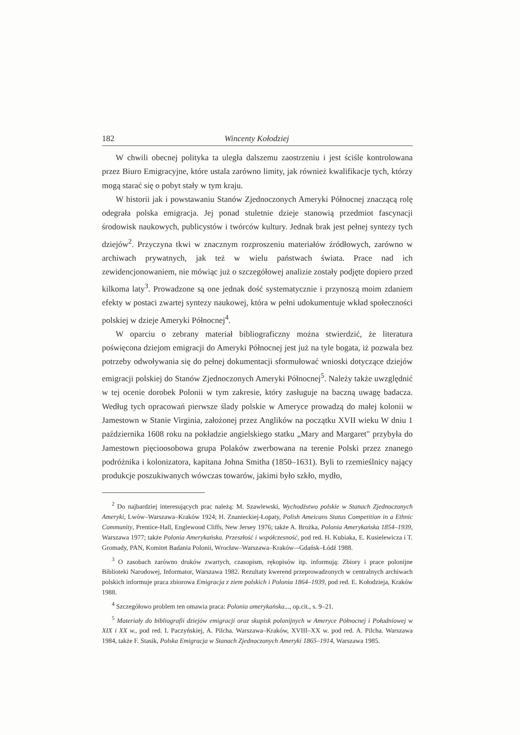182 Wincenty Kołodziej
W chwili obecnej polityka ta uległa dalszemu zaostrzeniu i jest ściśle kontrolowana przez Biuro Emigracyjne, które ustala zarówno limity, jak również kwalifikacje tych, którzy mogą starać się o pobyt stały w tym kraju.
W historii jak i powstawaniu Stanów Zjednoczonych Ameryki Północnej znaczącą rolę odegrała polska emigracja. Jej ponad stuletnie dzieje stanowią przedmiot fascynacji środowisk naukowych, publicystów i twórców kultury. Jednak brak jest pełnej syntezy tych dziejów<sup>2</sup>. Przyczyna tkwi w znacznym rozproszeniu materiałów źródłowych, zarówno w archiwach prywatnych, jak też w wielu państwach świata. Prace nad ich zewidencjonowaniem, nie mówiąc już o szczegółowej analizie zostały podjęte dopiero przed kilkoma laty<sup>3</sup>. Prowadzone są one jednak dość systematycznie i przynoszą moim zdaniem efekty w postaci zwartej syntezy naukowej, która w pełni udokumentuje wkład społeczności polskiej w dzieje Ameryki Północnej<sup>4</sup>.
W oparciu o zebrany materiał bibliograficzny można stwierdzić, że literatura poświęcona dziejom emigracji do Ameryki Północnej jest już na tyle bogata, iż pozwala bez potrzeby odwoływania się do pełnej dokumentacji sformułować wnioski dotyczące dziejów emigracji polskiej do Stanów Zjednoczonych Ameryki Północnej<sup>5</sup>. Należy także uwzględnić w tej ocenie dorobek Polonii w tym zakresie, który zasługuje na baczną uwagę badacza. Według tych opracowań pierwsze ślady polskie w Ameryce prowadzą do małej kolonii w Jamestown w Stanie Virginia, założonej przez Anglików na początku XVII wieku W dniu 1 października 1608 roku na pokładzie angielskiego statku „Mary and Margaret" przybyła do Jamestown pięcioosobowa grupa Polaków zwerbowana na terenie Polski przez znanego podróżnika i kolonizatora, kapitana Johna Smitha (1850–1631). Byli to rzemieślnicy nający produkcje poszukiwanych wówczas towarów, jakimi było szkło, mydło,
<sup>2</sup> Do najbardziej interesujących prac należą: M. Szawlewski, Wychodźstwo polskie w Stanach Zjednoczonych Ameryki, Lwów–Warszawa–Kraków 1924; H. Znanieckiej-Łopaty, Polish Ameicans Status Competition in a Ethnic Community, Prentice-Hall, Englewood Cliffs, New Jersey 1976; także A. Brożka, Polonia Amerykańska 1854–1939, Warszawa 1977; także Polonia Amerykańska. Przeszłość i współczesność, pod red. H. Kubiaka, E. Kusielewicza i T. Gromady, PAN, Komitet Badania Polonii, Wrocław–Warszawa–Kraków–-Gdańsk–Łódź 1988.
<sup>3</sup> O zasobach zarówno druków zwartych, czasopism, rękopisów itp. informują: Zbiory i prace polonijne Biblioteki Narodowej, Informator, Warszawa 1982. Rezultaty kwerend przeprowadzonych w centralnych archiwach polskich informuje praca zbiorowa Emigracja z ziem polskich i Polonia 1864–1939, pod red. E. Kołodzieja, Kraków 1988.
<sup>4</sup> Szczegółowo problem ten omawia praca: Polonia amerykańska..., op.cit., s. 9–21.
<sup>5</sup> Materiały do bibliografii dziejów emigracji oraz skupisk polonijnych w Ameryce Północnej i Południowej w XIX i XX w., pod red. I. Paczyńskiej, A. Pilcha. Warszawa–Kraków, XVIII–XX w. pod red. A. Pilcha. Warszawa 1984, także F. Stasik, Polska Emigracja w Stanach Zjednoczonych Ameryki 1865–1914, Warszawa 1985.